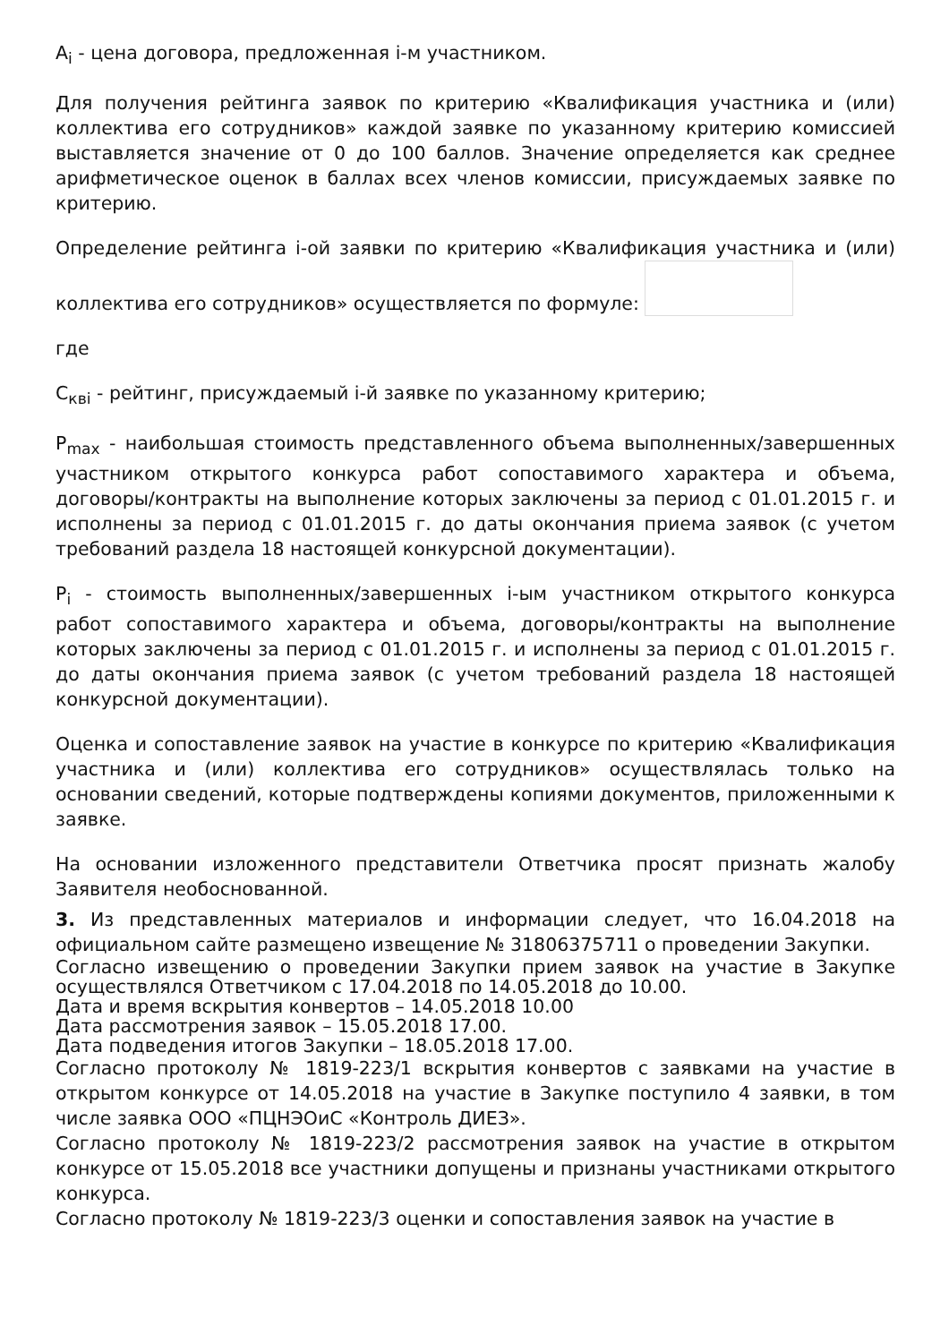A<sub>i</sub> - цена договора, предложенная i-м участником.
Для получения рейтинга заявок по критерию «Квалификация участника и (или) коллектива его сотрудников» каждой заявке по указанному критерию комиссией выставляется значение от 0 до 100 баллов. Значение определяется как среднее арифметическое оценок в баллах всех членов комиссии, присуждаемых заявке по критерию.
Определение рейтинга i-ой заявки по критерию «Квалификация участника и (или) коллектива его сотрудников» осуществляется по формуле:
где
C<sub>квi</sub> - рейтинг, присуждаемый i-й заявке по указанному критерию;
P<sub>max</sub> - наибольшая стоимость представленного объема выполненных/завершенных участником открытого конкурса работ сопоставимого характера и объема, договоры/контракты на выполнение которых заключены за период с 01.01.2015 г. и исполнены за период с 01.01.2015 г. до даты окончания приема заявок (с учетом требований раздела 18 настоящей конкурсной документации).
P<sub>i</sub> - стоимость выполненных/завершенных i-ым участником открытого конкурса работ сопоставимого характера и объема, договоры/контракты на выполнение которых заключены за период с 01.01.2015 г. и исполнены за период с 01.01.2015 г. до даты окончания приема заявок (с учетом требований раздела 18 настоящей конкурсной документации).
Оценка и сопоставление заявок на участие в конкурсе по критерию «Квалификация участника и (или) коллектива его сотрудников» осуществлялась только на основании сведений, которые подтверждены копиями документов, приложенными к заявке.
На основании изложенного представители Ответчика просят признать жалобу Заявителя необоснованной.
3. Из представленных материалов и информации следует, что 16.04.2018 на официальном сайте размещено извещение № 31806375711 о проведении Закупки.
Согласно извещению о проведении Закупки прием заявок на участие в Закупке осуществлялся Ответчиком с 17.04.2018 по 14.05.2018 до 10.00.
Дата и время вскрытия конвертов – 14.05.2018 10.00
Дата рассмотрения заявок – 15.05.2018 17.00.
Дата подведения итогов Закупки – 18.05.2018 17.00.
Согласно протоколу № 1819-223/1 вскрытия конвертов с заявками на участие в открытом конкурсе от 14.05.2018 на участие в Закупке поступило 4 заявки, в том числе заявка ООО «ПЦНЭОиС «Контроль ДИЕЗ».
Согласно протоколу № 1819-223/2 рассмотрения заявок на участие в открытом конкурсе от 15.05.2018 все участники допущены и признаны участниками открытого конкурса.
Согласно протоколу № 1819-223/3 оценки и сопоставления заявок на участие в